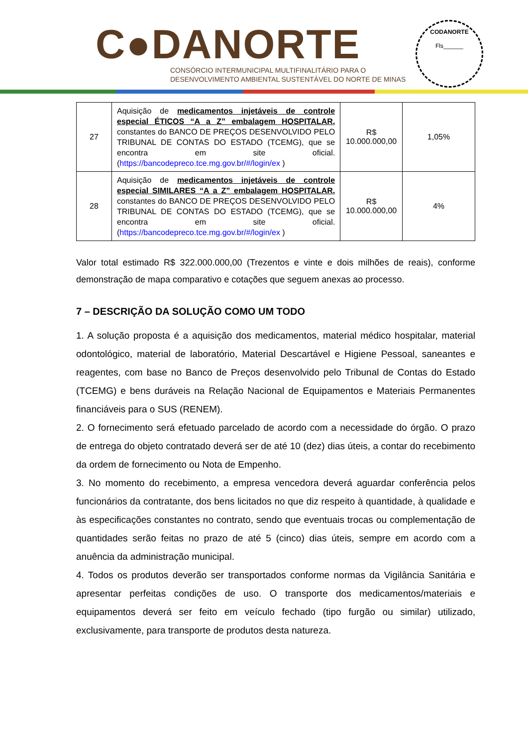C●DANORTE
CONSÓRCIO INTERMUNICIPAL MULTIFINALITÁRIO PARA O
DESENVOLVIMENTO AMBIENTAL SUSTENTÁVEL DO NORTE DE MINAS
CODANORTE
Fls______
| 27 | Aquisição de medicamentos injetáveis de controle especial ÉTICOS “A a Z” embalagem HOSPITALAR, constantes do BANCO DE PREÇOS DESENVOLVIDO PELO TRIBUNAL DE CONTAS DO ESTADO (TCEMG), que se encontra em site oficial. ( https://bancodepreco.tce.mg.gov.br/#/login/ex ) | R$ 10.000.000,00 | 1,05% |
| 28 | Aquisição de medicamentos injetáveis de controle especial SIMILARES “A a Z” embalagem HOSPITALAR, constantes do BANCO DE PREÇOS DESENVOLVIDO PELO TRIBUNAL DE CONTAS DO ESTADO (TCEMG), que se encontra em site oficial. ( https://bancodepreco.tce.mg.gov.br/#/login/ex ) | R$ 10.000.000,00 | 4% |
Valor total estimado R$ 322.000.000,00 (Trezentos e vinte e dois milhões de reais), conforme demonstração de mapa comparativo e cotações que seguem anexas ao processo.
7 – DESCRIÇÃO DA SOLUÇÃO COMO UM TODO
1. A solução proposta é a aquisição dos medicamentos, material médico hospitalar, material odontológico, material de laboratório, Material Descartável e Higiene Pessoal, saneantes e reagentes, com base no Banco de Preços desenvolvido pelo Tribunal de Contas do Estado (TCEMG) e bens duráveis na Relação Nacional de Equipamentos e Materiais Permanentes financiáveis para o SUS (RENEM).
2. O fornecimento será efetuado parcelado de acordo com a necessidade do órgão. O prazo de entrega do objeto contratado deverá ser de até 10 (dez) dias úteis, a contar do recebimento da ordem de fornecimento ou Nota de Empenho.
3. No momento do recebimento, a empresa vencedora deverá aguardar conferência pelos funcionários da contratante, dos bens licitados no que diz respeito à quantidade, à qualidade e às especificações constantes no contrato, sendo que eventuais trocas ou complementação de quantidades serão feitas no prazo de até 5 (cinco) dias úteis, sempre em acordo com a anuência da administração municipal.
4. Todos os produtos deverão ser transportados conforme normas da Vigilância Sanitária e apresentar perfeitas condições de uso. O transporte dos medicamentos/materiais e equipamentos deverá ser feito em veículo fechado (tipo furgão ou similar) utilizado, exclusivamente, para transporte de produtos desta natureza.